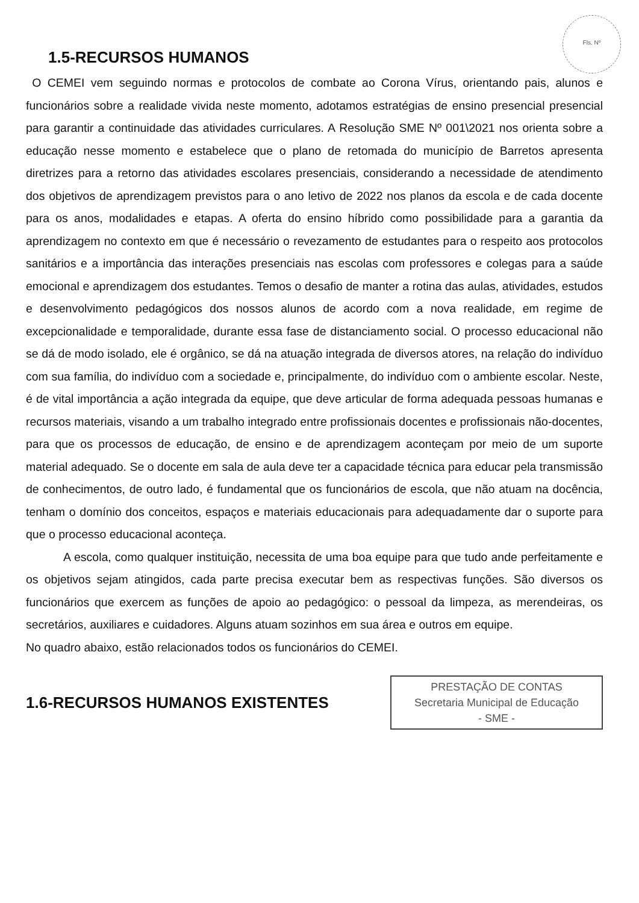Fls. Nº
1.5-RECURSOS HUMANOS
O CEMEI vem seguindo normas e protocolos de combate ao Corona Vírus, orientando pais, alunos e funcionários sobre a realidade vivida neste momento, adotamos estratégias de ensino presencial presencial para garantir a continuidade das atividades curriculares. A Resolução SME Nº 001\2021 nos orienta sobre a educação nesse momento e estabelece que o plano de retomada do município de Barretos apresenta diretrizes para a retorno das atividades escolares presenciais, considerando a necessidade de atendimento dos objetivos de aprendizagem previstos para o ano letivo de 2022 nos planos da escola e de cada docente para os anos, modalidades e etapas. A oferta do ensino híbrido como possibilidade para a garantia da aprendizagem no contexto em que é necessário o revezamento de estudantes para o respeito aos protocolos sanitários e a importância das interações presenciais nas escolas com professores e colegas para a saúde emocional e aprendizagem dos estudantes. Temos o desafio de manter a rotina das aulas, atividades, estudos e desenvolvimento pedagógicos dos nossos alunos de acordo com a nova realidade, em regime de excepcionalidade e temporalidade, durante essa fase de distanciamento social. O processo educacional não se dá de modo isolado, ele é orgânico, se dá na atuação integrada de diversos atores, na relação do indivíduo com sua família, do indivíduo com a sociedade e, principalmente, do indivíduo com o ambiente escolar. Neste, é de vital importância a ação integrada da equipe, que deve articular de forma adequada pessoas humanas e recursos materiais, visando a um trabalho integrado entre profissionais docentes e profissionais não-docentes, para que os processos de educação, de ensino e de aprendizagem aconteçam por meio de um suporte material adequado. Se o docente em sala de aula deve ter a capacidade técnica para educar pela transmissão de conhecimentos, de outro lado, é fundamental que os funcionários de escola, que não atuam na docência, tenham o domínio dos conceitos, espaços e materiais educacionais para adequadamente dar o suporte para que o processo educacional aconteça.
A escola, como qualquer instituição, necessita de uma boa equipe para que tudo ande perfeitamente e os objetivos sejam atingidos, cada parte precisa executar bem as respectivas funções. São diversos os funcionários que exercem as funções de apoio ao pedagógico: o pessoal da limpeza, as merendeiras, os secretários, auxiliares e cuidadores. Alguns atuam sozinhos em sua área e outros em equipe.
No quadro abaixo, estão relacionados todos os funcionários do CEMEI.
1.6-RECURSOS HUMANOS EXISTENTES
PRESTAÇÃO DE CONTAS
Secretaria Municipal de Educação
- SME -